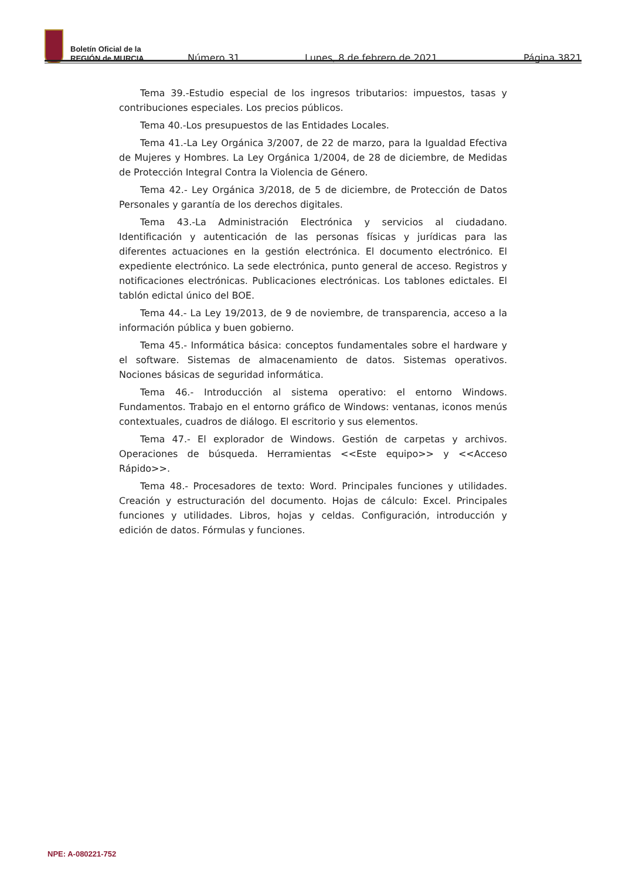Boletín Oficial de la
REGIÓN de MURCIA
Número 31
Lunes, 8 de febrero de 2021
Página 3821
Tema 39.-Estudio especial de los ingresos tributarios: impuestos, tasas y contribuciones especiales. Los precios públicos.
Tema 40.-Los presupuestos de las Entidades Locales.
Tema 41.-La Ley Orgánica 3/2007, de 22 de marzo, para la Igualdad Efectiva de Mujeres y Hombres. La Ley Orgánica 1/2004, de 28 de diciembre, de Medidas de Protección Integral Contra la Violencia de Género.
Tema 42.- Ley Orgánica 3/2018, de 5 de diciembre, de Protección de Datos Personales y garantía de los derechos digitales.
Tema 43.-La Administración Electrónica y servicios al ciudadano. Identificación y autenticación de las personas físicas y jurídicas para las diferentes actuaciones en la gestión electrónica. El documento electrónico. El expediente electrónico. La sede electrónica, punto general de acceso. Registros y notificaciones electrónicas. Publicaciones electrónicas. Los tablones edictales. El tablón edictal único del BOE.
Tema 44.- La Ley 19/2013, de 9 de noviembre, de transparencia, acceso a la información pública y buen gobierno.
Tema 45.- Informática básica: conceptos fundamentales sobre el hardware y el software. Sistemas de almacenamiento de datos. Sistemas operativos. Nociones básicas de seguridad informática.
Tema 46.- Introducción al sistema operativo: el entorno Windows. Fundamentos. Trabajo en el entorno gráfico de Windows: ventanas, iconos menús contextuales, cuadros de diálogo. El escritorio y sus elementos.
Tema 47.- El explorador de Windows. Gestión de carpetas y archivos. Operaciones de búsqueda. Herramientas <<Este equipo>> y <<Acceso Rápido>>.
Tema 48.- Procesadores de texto: Word. Principales funciones y utilidades. Creación y estructuración del documento. Hojas de cálculo: Excel. Principales funciones y utilidades. Libros, hojas y celdas. Configuración, introducción y edición de datos. Fórmulas y funciones.
NPE: A-080221-752